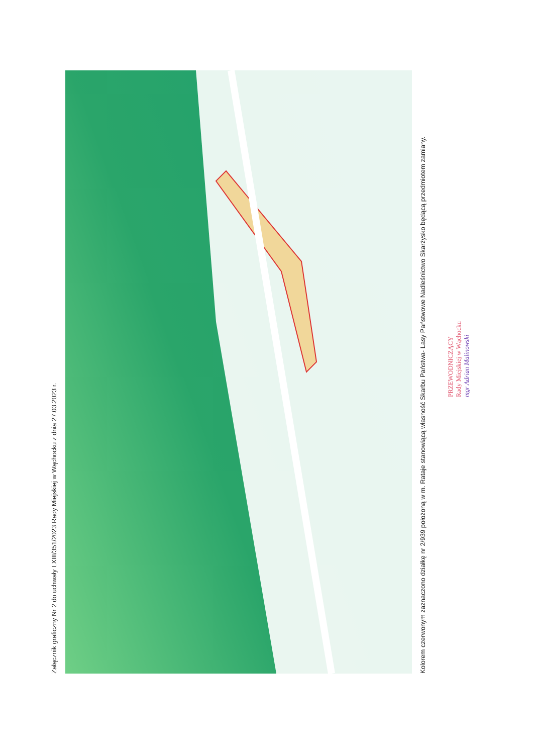Załącznik graficzny Nr 2 do uchwały LXIII/351/2023 Rady Miejskiej w Wąchocku z dnia 27.03.2023 r.
Kolorem czerwonym zaznaczono działkę nr 2/939 położoną w m. Rataje stanowiącą własność Skarbu Państwa- Lasy Państwowe Nadleśnictwo Skarżysko będącą przedmiotem zamiany.
PRZEWODNICZĄCY
Rady Miejskiej w Wąchocku
mgr Adrian Malinowski